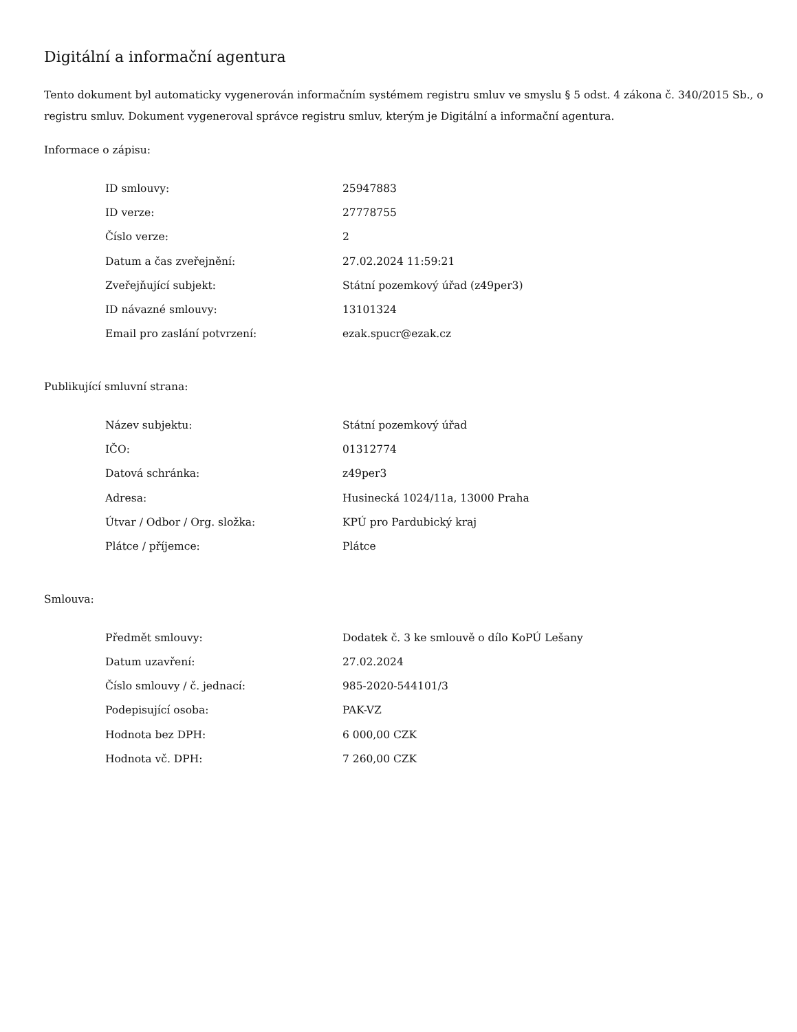Digitální a informační agentura
Tento dokument byl automaticky vygenerován informačním systémem registru smluv ve smyslu § 5 odst. 4 zákona č. 340/2015 Sb., o registru smluv. Dokument vygeneroval správce registru smluv, kterým je Digitální a informační agentura.
Informace o zápisu:
| ID smlouvy: | 25947883 |
| ID verze: | 27778755 |
| Číslo verze: | 2 |
| Datum a čas zveřejnění: | 27.02.2024 11:59:21 |
| Zveřejňující subjekt: | Státní pozemkový úřad (z49per3) |
| ID návazné smlouvy: | 13101324 |
| Email pro zaslání potvrzení: | ezak.spucr@ezak.cz |
Publikující smluvní strana:
| Název subjektu: | Státní pozemkový úřad |
| IČO: | 01312774 |
| Datová schránka: | z49per3 |
| Adresa: | Husinecká 1024/11a, 13000 Praha |
| Útvar / Odbor / Org. složka: | KPÚ pro Pardubický kraj |
| Plátce / příjemce: | Plátce |
Smlouva:
| Předmět smlouvy: | Dodatek č. 3 ke smlouvě o dílo KoPÚ Lešany |
| Datum uzavření: | 27.02.2024 |
| Číslo smlouvy / č. jednací: | 985-2020-544101/3 |
| Podepisující osoba: | PAK-VZ |
| Hodnota bez DPH: | 6 000,00 CZK |
| Hodnota vč. DPH: | 7 260,00 CZK |